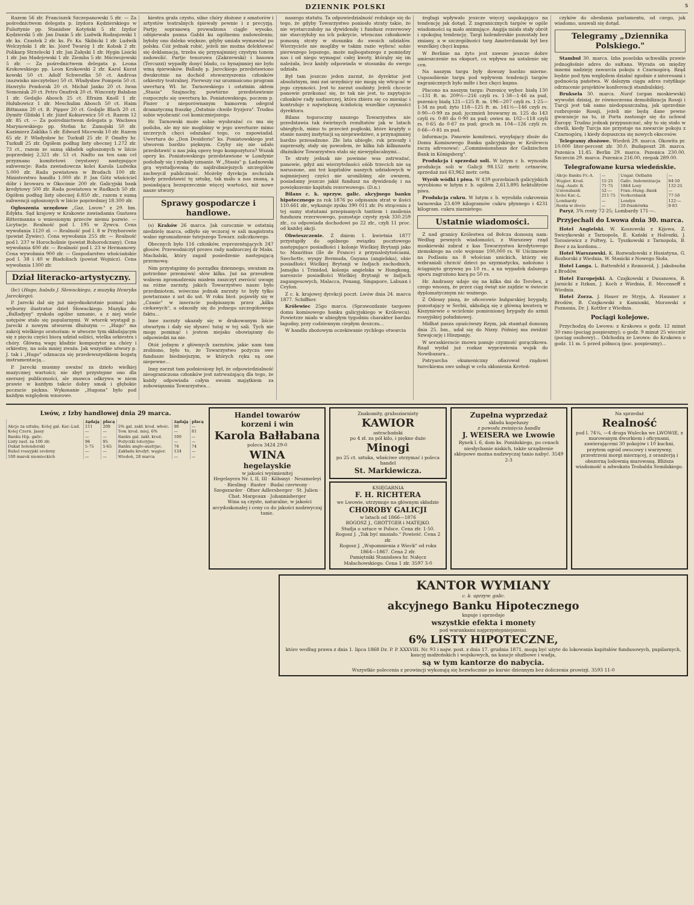DZIENNIK POLSKI 5
Razem 56 złr. Franciszek Szczepanowski 5 złr. — Za pośrednictwem delegata p. Izydora Kędzierskiego w Fulsztynie pp. Stanisław Kotyński 5 złr. Izydor Kędzierski 5 złr. Jan Dunin 5 złr. Ludwik Rodzajowski 1 złr. ks. Czastek 2 złr. ks. Fr. Ks. Skibicki 1 złr. Ludwik Welczyński 1 złr. ks. Józef Twaróg 1 złr. Kobak 2 złr. Polikarp Strzelecki 1 złr. Jan Załęski 1 złr. Hygin Lisicki 1 złr. Jan Madejewski 1 złr. Ziemba 5 złr. Mściwojewski 5 złr. — Za pośrednictwem delegata p. Leona Krokowskiego pp. Leon Krokowski 2 złr. Karol Kurat kowski 50 ct. Adolf Schwestka 50 ct. Andreas (nazwisko nieczytelne) 50 ct. Władysław Pompein 50 ct. Hawrylo Pendorak 20 ct. Michał Janko 20 ct. Iwan Semeniuk 20 ct. Petro Onufrek 20 ct. Wincenty Bałaban 1 złr. Gedajlo Abosch 25 ct. Efraim Knoll 1 złr. Hułubowicz 1 złr. Meschulim Abosch 50 ct. Haim Bittmann 20 ct. B. Pipper 20 ct. Gedajle Blach 20 ct. Dymitr Gliński 1 złr. Józef Kokurewicz 50 ct. Razem 12 złr. 85 ct. — Za pośrednictwem delegata p. Wacława Marynowskiego pp. Stefan hr. Zamojski 50 złr. Kazimierz Zaklika 5 złr. Edward Micewski 10 złr. Razem 65 złr. P. Władysław hr. Turkułł 25 złr. P. Onufry hr. Turkułł 25 złr. Ogółem podług listy obecnej 1.272 złr. 73 ct., razem ze sumą składek ogłoszonych w liście poprzedniej 2,321 złr. 53 ct. Nadto na ten sam cel przyznano komitetowi (wystawy) następujące subwencje: Rada zawiadowcza kolei Karola Ludwika 5.000 złr. Rada powiatowa w Brodach 100 złr. Ministerstwo handlu 1.000 złr. P. Jan Götz właściciel dóbr i browaru w Okocimie 200 złr. Galicyjski bank kredytowy 500 złr. Rada powiatowa w Rudkach 50 złr. Ogółem podług listy obecnej 6.850 złr., razem z sumą subwencji ogłoszonych w liście poprzedniej 18.300 złr.
Ogłoszenia urzędowe „Gaz. Lwow." z 29. bm. Edykta. Sąd krajowy w Krakowie zawiadamia Gustawa Rittermanna o wniesionym przeciw niemu pozwie. — Licytacje. Realność pod l. 195 w Zywcu. Cena wywołania 1120 zł. — Realność pod l. 8 w Przyborowie (powiat Żywiec). Cena wywołania 255 złr. — Realność pod l. 237 w Horocholinie (powiat Bohorodczany). Cena wywołania 400 złr. — Realność pod l. 23 w Hermanowy. Cena wywołania 900 złr. — Gospodarstwo włościańskie pod l. 38 i 40 w Biadoliach (powiat Wojnicz). Cena wywołania 1300 złr.
Dział literacko-artystyczny.
(bc) (Hugo, balada J. Słowackiego, z muzyką Henryka Jareckiego).
P. Jarecki dał się już niejednokrotnie poznać jako wyborny ilustrator dzieł Słowackiego. Muzyka do „Balladyny" zyskała ogólne uznanie, a z niej wiele ustępów stało się popularnymi. W wtorek wystąpił p. Jarecki z nowym utworem dłuższym — „Hugo" ma zakrój wielkiego oratorium: w utworze tym składającym się z pięciu części biorą udział soliści, wielka orkiestra i chóry. Główną wagę kładzie kompozytor na chóry i orkiestrę, na sola mniej zważa. Jak wszystkie utwory p. J. tak i „Hugo" odznacza się przedewszystkiem bogatą instrumentacją...
P. Jarecki musimy uważać za dzieło wielkiej muzycznej wartości; nie zbyt przystępne ono dla szerszej publiczności, ale znawca odkrywa w niem prawie w każdym takcie dobry smak i głębokie poczucie piękna. Wykonanie „Hugona" było pod każdym względem wzorowe.
kiestra grała czysto, silne chóry złożone z amatorów i artystów teatralnych śpiewały pewnie i z precyzją. Partję sopranową prowadzona ciągle wysoko, odśpiewała panna Gabbi ku ogólnemu zadowoleniu; byłoby ono daleko większe, gdyby umiała wymawiać po polsku. Cóż jednak robić, jeżeli nie można delektować się deklamacją, trzeba się przynajmniej czystym tonem zadowolić. Partje tenorowa (Zakrzewski) i basowa (Tercuzzi) wypadły dosyć blado, co bynajmniej nie było winą śpiewaków. Balladę p. Jareckiego przedstawiono dwukrotnie na dochód stowarzyszenia członków orkiestry teatralnej. Pierwszy raz urozmaicono program uwerturą Wł. hr. Tarnowskiego i ostatnim aktem „Stasia" Szajnochy, powtórne przedstawienie rozpoczęło się uwerturą ks. Poniatowskiego, poczem p. Fiszer z nieporównanym humorem odegrał dramatyczną fraszkę „Ostatnie chwile fryzjera". Trudno sobie wyobrazić coś komiczniejszego.
Hr. Tarnowski może sobie wyobrażać co mu się podoba, ale my nie mogliśmy w jego uwerturze mimo szczerych chęci odszukać tego, co zapowiadał. Uwertura do „Don Desiderio" ks. Poniatowskiego jest utworem bardzo pięknym. Czyby się nie udało przedstawić u nas jaką operę tego kompozytora? Wszak opery ks. Poniatowskiego przedstawione w Londynie podobały się i zyskały uznanie. W „Stasiu" p. Ładnowski grą wystudjowaną do najdrobniejszych szczegółów zachwycił publiczność. Możeby dyrekcja zechciała kiedy przedstawić tę sztukę, tak mało u nas znaną, a posiadającą bezsprzecznie więcej wartości, niż nowe nasze utwory.
Sprawy gospodarcze i handlowe.
(s) Kraków 26 marca. Jak corocznie w ostatnią niedzielę marca, odbyło się wczoraj w sali magistratu walne zgromadzenie tutejszego Towarz. zaliczkowego.
Obecnych było 116 członków, reprezentujących 247 głosów. Przewodniczył prezes rady nadzorczej dr Maks. Machalski, który zagaił posiedzenie następującą przemową:
Nim przystąpimy do porządku dziennego, uważam za potrzebne przemówić słów kilka. Już na przeszłem walnem zgromadzeniu miałem zaszczyt zwrócić uwagę na różne zarzuty, jakich Towarzystwo nasze było przedmiotem, wówczas jednak zarzuty te były tylko powtarzane z ust do ust. W roku bież. pojawiły się w „Czasie" w inseracie podpisanym przez „kilku ciekawych", a odnosiły się do jednego szczegółowego faktu...
Inne zarzuty ukazały się w drukowanym liście otwartym i dały się słyszeć tutaj w tej sali. Tych nie mogę pominąć i jestem niejako obowiązany do odpowiedzi na nie.
Otóż jednym z głównych zarzutów, jakie nam tam zrobiono, było to, że Towarzystwo pożycza swe fundusze biedniejszym, w których ręku są one niepewne...
Inny zarzut tam podniesiony był, że odpowiedzialność nieograniczona członków jest zatrważającą dla tego, że każdy odpowiada całym swoim majątkiem za zobowiązania Towarzystwa...
naszego statutu. Ta odpowiedzialność redukuje się do tego, że gdyby Towarzystwo poniosło straty takie, że nie wystarczałoby na dywidendę i fundusz rezerwowy nie starczyłoby na ich pokrycie, wtenczas członkowie ponoszą straty w stosunku do swoich udziałów. Wierzyciele nie mogliby w takim razie wybrać sobie pierwszego lepszego, może najbogatszego z pomiędzy nas i od niego wymagać całej kwoty, którąby się im należała, lecz każdy odpowiada w stosunku do swego udziału.
Był tam jeszcze jeden zarzut, że dyrektor jest absolutnym, inni zaś urzędnicy nie mogą się wtrącać w jego czynności. Jest to zarzut osobisty. Jeżeli chcecie panowie przekonać się, że tak nie jest, to zapytajcie członków rady nadzorczej, która zbiera się co miesiąc i kontroluje z największą ścisłością wszelkie czynności dyrektora.
Bilans tegoroczny naszego Towarzystwa nie przedstawia tak świetnych rezultatów jak w latach ubiegłych, mimo to przecież pogłoski, które krążyły o stanie naszej instytucji są nieprawdziwe, a przynajmniej bardzo przesadzone. Złe lata ubiegłe, rok przeszły i zaprzeszły, stały się powodem, że kilku lub kilkunastu dłużników Towarzystwa stało się niewypłacalnymi...
Te straty jednak nie powinne was zatrważać, panowie, gdyż ani wierzytelności ośób trzecich nie są naruszone, ani też kapitałów naszych udziałowych w najmniejszej części nie uroniliśmy, ale owszem, posiadamy jeszcze jakiś fundusz na dywidendę i na powiększenie kapitału rezerwowego. (D.n.)
Bilans c. k. uprzyw. galic. akcyjnego banku hipotecznego za rok 1876 po odpisaniu strat w ilości 110.661 złr., wykazuje zysku 390 011 złr. Po strąceniu z tej sumy statutami przepisanych tantiem i zasilenia funduszu rezerwowego, pozostaje czysty zysk 330.259 złr., co odpowiada dochodowi po 22 złr., czyli 11 proc. od każdej akcji.
Obwieszczenie. Z dniem 1. kwietnia 1877 przystąpiły do ogólnego związku pocztowego następujące posiadłości i kolonje Wielkiej Brytanji jako to: Mauritius (Ile de France) z przynależytościami, Szechette, wyspy Bermuda, Guyana (angielska), obie posiadłości Wielkiej Brytanji w Indjach zachodnich, Jamajka i Trinidad, kolonja angielska w Hongkong, nareszcie posiadłości Wielkiej Brytanji w Indjach zagangesowych, Malacca, Penang, Singapore, Labuan i Ceylon.
Z c. k. krajowej dyrekcji poczt. Lwów dnia 24. marca 1877. Schiffner.
Królewiec 25go marca. (Sprawozdanie targowe domu komisowego banku galicyjskiego w Królewcu). Powietrze miało w ubiegłym tygodniu charakter bardzo łagodny, przy codziennym ciepłym deszczu...
W handlu zbożowym oczekiwanie rychłego otwarcia
żeglugi wpływało jeszcze więcej uspokajająco na tendencję jak dotąd. Z zagranicznych targów w ogóle wiadomości są mało animujące. Angija miała stały obrót i spokojną tendencję. Targi holenderskie pozostały bez zmiany, a w szczególności targ Amsterdamski był bez wszelkiej chęci kupna.
W Berlinie na żyto jest zawsze jeszcze dobre umieszczenie na eksport, co wpływa na ustalenie się cen.
Na naszym targu były dowozy bardzo mierne. Usposobienie targu pod wpływem tendencji targów zagranicznych było mdłe i bez chęci kupna.
Płacono na naszym targu: Pszenicę wybor. białą 130—131 ft. m. 209½—216 czyli rs. 1·38—1·46 za pud, pszenicę białą 121—125 ft. m. 196—207 czyli rs. 1·25—1·34 za pud; żyto 118—125 ft. m. 141½—146 czyli rs. 0·90—0·99 za pud; jęczmień browarny m. 125 do 143 czyli rs. 0·80 do 0·90 za pud; owies m. 102—118 czyli rs. 0·65 do 0·67 za pud; groch m. 104—126 czyli rs. 0·66—0·81 za pud.
Informacja. Panowie komitenci, wysyłający zboże do Domu Komisowego Banku galicyjskiego w Królewcu raczą adresować: „Commissionshaus der Galizischen Bank in Königsberg".
Produkcja i sprzedaż soli. W lutym r. b. wynosiła produkcja soli w Galicji 98.152 metr. cetnarów, sprzedaż zaś 63,962 metr. cetn.
Wyrób wódki i piwa. W 439 gorzelniach galicyjskich wyrobiono w lutym r. b. ogółem 2,613,895 hektolitrów piwa.
Produkcja cukru. W lutym r. b. wyrobiła cukrownia tarnowska 23.409 kilogramów cukru płynnego i 4231 kilogram. cukru ziarnistego.
Ustatnie wiadomości.
Z nad granicy Królestwa od Bełcza donoszą nam: Według pewnych wiadomości, z Warszawy rząd moskiewski zabrał z kas Towarzystwa kredytowego ziemskiego na cele wojenne 100,000 rs. W Uścimowie na Podlasiu na 8 włościan unickich, którzy się wzbraniali chrzcić dzieci po szyzmatycku, nałożono i ściągnięto grzywnę po 10 rs., a na wypadek dalszego oporu zagrożono karą po 50 rs.
Hr. Andrassy udaje się na kilka dni do Terebes, z czego wnoszą, że przez ciąg świąt nie zajdzie w świecie dyplomatycznym nic ważnego.
Z Odessy piszą, że oficerowie bułgarskiej brygady, pozostający w Serbii, układają się z główną kwaterą w Kiszyniewie o wcielenie pomienionej brygady do armii rossyjskiej południowej.
Midhat pasza opuściwszy Rzym, jak stamtąd donoszą dnia 25. bm., udał się do Nizzy. Później ma zwidzić Szwajcarję i Hiszpanję.
W seraskieracie znowu panuje czynność gorączkowa. Rząd wydał już rozkaz wyprawienia wojsk do Nowibazaru...
Patryarcha ekumeniczny ofiarował rządowi tureckiemu swe usługi w celu skłonienia Kreteń-
czyków do obesłania parlamentu, od czego, jak wiadomo, usuwali się dotąd.
Telegramy „Dziennika Polskiego."
Stambuł 30. marca. Izba poselska uchwaliła prawie jednogłośnie adres do sułtana. Wyraża on między innemi nadzieję zawarcia pokoju z Czarnogórą. Rząd będzie pod tym względem działać zgodnie z interesami i godnością państwa. W dalszym ciągu adres ratyfikuje odrzucenie projektów konferencji stambulskiej.
Bruksela 30. marca. Nord (organ moskiewski) wywodzi dzisiaj, że równoczesna demobilizacja Rossji i Turcji jest tak samo niedopuszczalną, jak uprzednie rozbrojenie Rossji, jeżeli nie będą dane pewne gwarancje na to, iż Porta zastosuje się do uchwał Europy. Trudno jednak przypuszczać, aby to się stało w chwili, kiedy Turcja nie przystaje na zawarcie pokoju z Czarnogórą, i kiedy dopuszcza się nowych ekscesów.
Telegramy zbożowe. Wiedeń 29. marca. Okowita pr. 10.000 liter-percent złr. 30.0. Budapeszt 28. marca. Pszenica 11.45. Berlin 29. marca. Pszenica 230.00. Szczecin 29. marca. Pszenica 216.00, rzepak 289.00.
Telegrafowane kursa wiedeńskie.
| Akcje Banku Fr.-A. | — | Ungar. Ostbahn | — |
| Węgier. Kred. | 15·25 | Galic. Indemnizacja | 84·50 |
| Ang.-Austr. B. | 71·75 | 1864 Losy | 132·25 |
| Unionsbank | 52·— | Fran.-Hung.-Bank | — |
| Kolei Kar.-L. | 211·75 | Verkersbank | 77·50 |
| Lombardy | — | Londyn | 122·— |
| Renta w złocie | — | 20-frankówka | 9·83 |
Paryż, 3% renty 72·25; Lombardy 171·—.
Przyjechali do Lwowa dnia 30. marca.
Hotel Angielski. W. Koszowski z Kijowa, Z. Swieykowski z Tarnopola, E. Kański z Holeszki, J. Torosiewicz z Połtwy, L. Tyszkowski z Tarnopola, B. Beer z za kordonu...
Hotel Warszawski. K. Rozwadowski z Husiatyna, G. Rozborski z Wiednia, W. Stasicki z Nowego Sioła.
Hotel Langa. L. Battenfeld z Remszeid, J. Jakobsohn z Brodów.
Hotel Europejski. A. Czajkowski z Dusanowa, R. Jarnicki z Itzkan, J. Koch z Wiednia, E. Mecenseff z Wiednia.
Hotel Zorza. J. Hauer ze Stryja, A. Hausner z Brodów, B. Czajkowski z Kamionki, Morawski z Poznania, Dr. J. Kottler z Wiednia.
Pociągi kolejowe.
Przychodzą do Lwowa: z Krakowa o godz. 12 minut 30 rano (pociąg pospieszny); o godz. 9 minut 25 wieczór (pociąg osobowy)... Odchodzą ze Lwowa: do Krakowa o godz. 11 m. 5 przed północą (poc. pospieszny)...
Lwów, z Izby handlowej dnia 29 marca.
| | żądają | płacą | | żądają | płacą |
| --- | --- | --- | --- | --- | --- |
| Akcje za sztukę. Kolej gal. Kar.-Lud. | 211 | 209 | 5% gal. zakł. kred. włośc. | 90 | — |
| Kolej Czern. Jassy | — | — | Tow. kred. miej. 6% | — | 81 |
| Banku Hip. galic. | — | — | Banku gal. zakł. kred. | 100 | — |
| Listy zast. za 100 złr. | 96 | 95 | Pożyczki loteryjne | — | — |
| Dukat holenderski | 5·75 | 5·65 | Banku anglo-austrjac. | 74 | 74 |
| Rubel rossyjski srebrny | — | — | Zakładu kredyt. węgier. | 134 | — |
| 100 marek niemieckich | — | — | Wiedeń, 28 marca | — | — |
Handel towarów
korzeni i win
Karola Bałłabana
poleca 3424 29-0
WINA
hegelayskie
w jakości wyśmienitej
Hegelayera Nr. I, II, III · Köbanyi · Neszmeleyi · Riesling · Ruster · Budai czerwony · Szegszarder · Ofner Adlersberger · St. Julien · Chat. Margeaux · Johannisberger
Wina są czyste, naturalne, w jakości arcydoskonałej i ceny co do jakości nadzwyczaj tanie.
Znakomity, gruboziarnisty
KAWIOR
astrachański
po 4 zł. za pół kilo, i piękne duże
Minogi
po 25 ct. sztuka, właściwe otrzymać i poleca handel
St. Markiewicza.
KSIĘGARNIA
F. H. RICHTERA
we Lwowie, utrzymuje na głównym składzie
CHOROBY GALICJI
w latach od 1866—1876
ROGOSZ J., GROTTGER i MATEJKO.
Studja o sztuce w Polsce. Cena złr. 1·50.
Rogosz J. „Tak być musiało." Powieść. Cena 2 złr.
Rogosz J. „Wspomnienia z Wieck" od roku 1864—1867. Cena 2 złr.
Pamiętniki Stanisława hr. Nałęcz Małachowskiego. Cena 1 złr. 3597 3-0
Zupełna wyprzedaż
składu kapeluszy
z powodu zwinięcia handlu
J. WEISERA we Lwowie
Rynek l. 6, dom ks. Ponińskiego, po cenach niesłychanie niskich, także urządzenie sklepowe można nadzwyczaj tanio nabyć. 3549 2-3
Na sprzedaż
Realność
pod l. 74¼, —4 droga Wulecka we LWOWIE, z murowanym dworkiem i oficynami, zawierającemi 30 pokojów i 10 kuchni, przytem ogród owocowy i warzywny, przestrzeni morgi mierzącej, z oranżerją i obszerną lodownią murowaną. Bliższa wiadomość u adwokata Teobalda Semilskiego.
KANTOR WYMIANY
c. k. uprzyw. galic.
akcyjnego Banku Hipotecznego
kupuje i sprzedaje
wszystkie efekta i monety
pod warunkami najprzystępniejszemi.
6% LISTY HIPOTECZNE,
które według prawa z dnia 1. lipca 1868 Dz. P. P. XXXVIII. Nr. 93 i najw. post. z dnia 17. grudnia 1871, mogą być użyte do lokowania kapitałów fundusowych, pupilarnych, kaucyj małżeńskich i wojskowych, na kaucje służbowe i wadja,
są w tym kantorze do nabycia.
Wszystkie polecenia z prowincji wykonują się bezwłocznie po kursie dziennym bez doliczenia prowizji. 3593 11-0